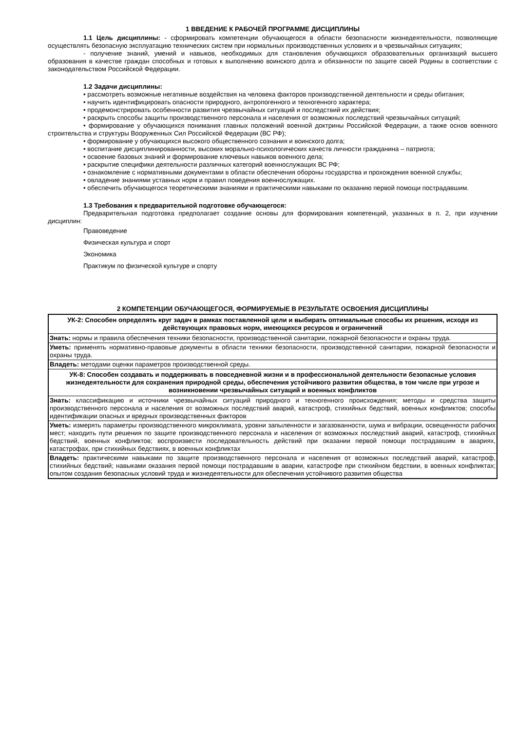1 ВВЕДЕНИЕ К РАБОЧЕЙ ПРОГРАММЕ ДИСЦИПЛИНЫ
1.1 Цель дисциплины: - сформировать компетенции обучающегося в области безопасности жизнедеятельности, позволяющие осуществлять безопасную эксплуатацию технических систем при нормальных производственных условиях и в чрезвычайных ситуациях;
- получение знаний, умений и навыков, необходимых для становления обучающихся образовательных организаций высшего образования в качестве граждан способных и готовых к выполнению воинского долга и обязанности по защите своей Родины в соответствии с законодательством Российской Федерации.
1.2 Задачи дисциплины:
• рассмотреть возможные негативные воздействия на человека факторов производственной деятельности и среды обитания;
• научить идентифицировать опасности природного, антропогенного и техногенного характера;
• продемонстрировать особенности развития чрезвычайных ситуаций и последствий их действия;
• раскрыть способы защиты производственного персонала и населения от возможных последствий чрезвычайных ситуаций;
• формирование у обучающихся понимания главных положений военной доктрины Российской Федерации, а также основ военного строительства и структуры Вооруженных Сил Российской Федерации (ВС РФ);
• формирование у обучающихся высокого общественного сознания и воинского долга;
• воспитание дисциплинированности, высоких морально-психологических качеств личности гражданина – патриота;
• освоение базовых знаний и формирование ключевых навыков военного дела;
• раскрытие специфики деятельности различных категорий военнослужащих ВС РФ;
• ознакомление с нормативными документами в области обеспечения обороны государства и прохождения военной службы;
• овладение знаниями уставных норм и правил поведения военнослужащих.
• обеспечить обучающегося теоретическими знаниями и практическими навыками по оказанию первой помощи пострадавшим.
1.3 Требования к предварительной подготовке обучающегося:
Предварительная подготовка предполагает создание основы для формирования компетенций, указанных в п. 2, при изучении дисциплин:
Правоведение
Физическая культура и спорт
Экономика
Практикум по физической культуре и спорту
2 КОМПЕТЕНЦИИ ОБУЧАЮЩЕГОСЯ, ФОРМИРУЕМЫЕ В РЕЗУЛЬТАТЕ ОСВОЕНИЯ ДИСЦИПЛИНЫ
| УК-2: Способен определять круг задач в рамках поставленной цели и выбирать оптимальные способы их решения, исходя из действующих правовых норм, имеющихся ресурсов и ограничений |
| --- |
| Знать: нормы и правила обеспечения техники безопасности, производственной санитарии, пожарной безопасности и охраны труда. |
| Уметь: применять нормативно-правовые документы в области техники безопасности, производственной санитарии, пожарной безопасности и охраны труда. |
| Владеть: методами оценки параметров производственной среды. |
| УК-8: Способен создавать и поддерживать в повседневной жизни и в профессиональной деятельности безопасные условия жизнедеятельности для сохранения природной среды, обеспечения устойчивого развития общества, в том числе при угрозе и возникновении чрезвычайных ситуаций и военных конфликтов |
| Знать: классификацию и источники чрезвычайных ситуаций природного и техногенного происхождения; методы и средства защиты производственного персонала и населения от возможных последствий аварий, катастроф, стихийных бедствий, военных конфликтов; способы идентификации опасных и вредных производственных факторов |
| Уметь: измерять параметры производственного микроклимата, уровни запыленности и загазованности, шума и вибрации, освещенности рабочих мест; находить пути решения по защите производственного персонала и населения от возможных последствий аварий, катастроф, стихийных бедствий, военных конфликтов; воспроизвести последовательность действий при оказании первой помощи пострадавшим в авариях, катастрофах, при стихийных бедствиях, в военных конфликтах |
| Владеть: практическими навыками по защите производственного персонала и населения от возможных последствий аварий, катастроф, стихийных бедствий; навыками оказания первой помощи пострадавшим в аварии, катастрофе при стихийном бедствии, в военных конфликтах; опытом создания безопасных условий труда и жизнедеятельности для обеспечения устойчивого развития общества |